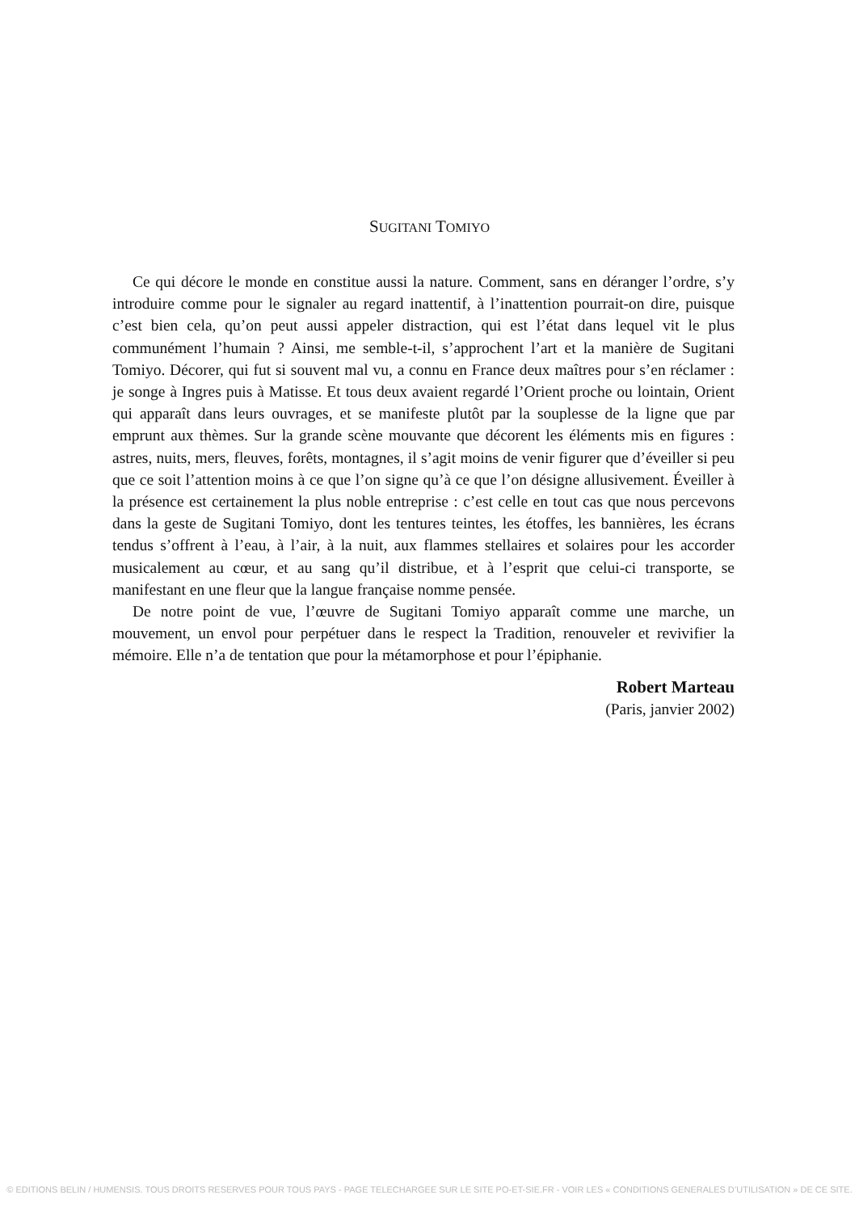SUGITANI TOMIYO
Ce qui décore le monde en constitue aussi la nature. Comment, sans en déranger l’ordre, s’y introduire comme pour le signaler au regard inattentif, à l’inattention pourrait-on dire, puisque c’est bien cela, qu’on peut aussi appeler distraction, qui est l’état dans lequel vit le plus communément l’humain ? Ainsi, me semble-t-il, s’approchent l’art et la manière de Sugitani Tomiyo. Décorer, qui fut si souvent mal vu, a connu en France deux maîtres pour s’en réclamer : je songe à Ingres puis à Matisse. Et tous deux avaient regardé l’Orient proche ou lointain, Orient qui apparaît dans leurs ouvrages, et se manifeste plutôt par la souplesse de la ligne que par emprunt aux thèmes. Sur la grande scène mouvante que décorent les éléments mis en figures : astres, nuits, mers, fleuves, forêts, montagnes, il s’agit moins de venir figurer que d’éveiller si peu que ce soit l’attention moins à ce que l’on signe qu’à ce que l’on désigne allusivement. Éveiller à la présence est certainement la plus noble entreprise : c’est celle en tout cas que nous percevons dans la geste de Sugitani Tomiyo, dont les tentures teintes, les étoffes, les bannières, les écrans tendus s’offrent à l’eau, à l’air, à la nuit, aux flammes stellaires et solaires pour les accorder musicalement au cœur, et au sang qu’il distribue, et à l’esprit que celui-ci transporte, se manifestant en une fleur que la langue française nomme pensée.
De notre point de vue, l’œuvre de Sugitani Tomiyo apparaît comme une marche, un mouvement, un envol pour perpétuer dans le respect la Tradition, renouveler et revivifier la mémoire. Elle n’a de tentation que pour la métamorphose et pour l’épiphanie.
Robert Marteau
(Paris, janvier 2002)
© EDITIONS BELIN / HUMENSIS. TOUS DROITS RESERVES POUR TOUS PAYS - PAGE TELECHARGEE SUR LE SITE PO-ET-SIE.FR - VOIR LES « CONDITIONS GENERALES D’UTILISATION » DE CE SITE.